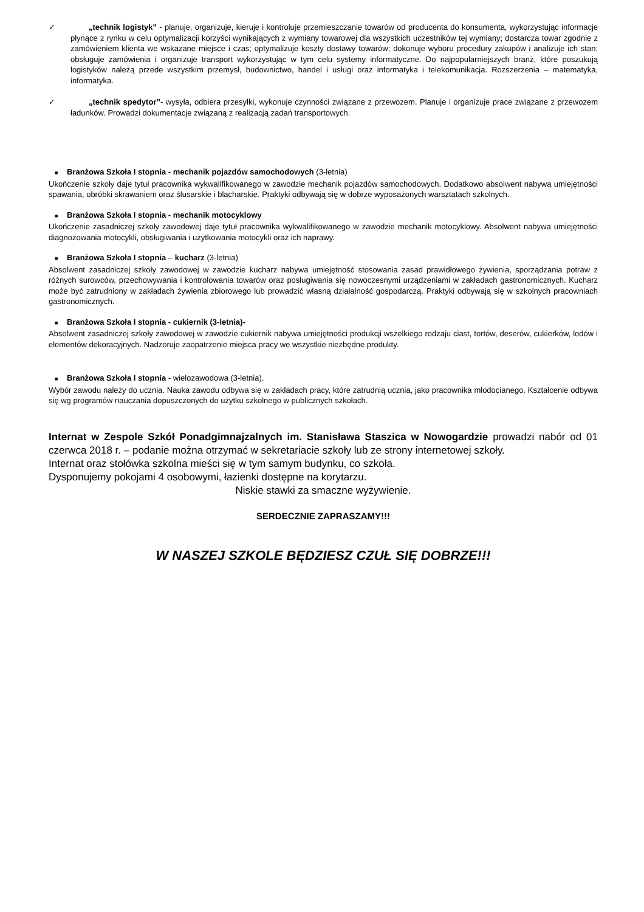✓ „technik logistyk” - planuje, organizuje, kieruje i kontroluje przemieszczanie towarów od producenta do konsumenta, wykorzystując informacje płynące z rynku w celu optymalizacji korzyści wynikających z wymiany towarowej dla wszystkich uczestników tej wymiany; dostarcza towar zgodnie z zamówieniem klienta we wskazane miejsce i czas; optymalizuje koszty dostawy towarów; dokonuje wyboru procedury zakupów i analizuje ich stan; obsługuje zamówienia i organizuje transport wykorzystując w tym celu systemy informatyczne. Do najpopularniejszych branż, które poszukują logistyków należą przede wszystkim przemysł, budownictwo, handel i usługi oraz informatyka i telekomunikacja. Rozszerzenia – matematyka, informatyka.
✓ „technik spedytor”- wysyła, odbiera przesyłki, wykonuje czynności związane z przewozem. Planuje i organizuje prace związane z przewozem ładunków. Prowadzi dokumentacje związaną z realizacją zadań transportowych.
■ Branżowa Szkoła I stopnia - mechanik pojazdów samochodowych (3-letnia)
Ukończenie szkoły daje tytuł pracownika wykwalifikowanego w zawodzie mechanik pojazdów samochodowych. Dodatkowo absolwent nabywa umiejętności spawania, obróbki skrawaniem oraz ślusarskie i blacharskie. Praktyki odbywają się w dobrze wyposażonych warsztatach szkolnych.
■ Branżowa Szkoła I stopnia - mechanik motocyklowy
Ukończenie zasadniczej szkoły zawodowej daje tytuł pracownika wykwalifikowanego w zawodzie mechanik motocyklowy. Absolwent nabywa umiejętności diagnozowania motocykli, obsługiwania i użytkowania motocykli oraz ich naprawy.
■ Branżowa Szkoła I stopnia – kucharz (3-letnia)
Absolwent zasadniczej szkoły zawodowej w zawodzie kucharz nabywa umiejętność stosowania zasad prawidłowego żywienia, sporządzania potraw z różnych surowców, przechowywania i kontrolowania towarów oraz posługiwania się nowoczesnymi urządzeniami w zakładach gastronomicznych. Kucharz może być zatrudniony w zakładach żywienia zbiorowego lub prowadzić własną działalność gospodarczą. Praktyki odbywają się w szkolnych pracowniach gastronomicznych.
■ Branżowa Szkoła I stopnia - cukiernik (3-letnia)-
Absolwent zasadniczej szkoły zawodowej w zawodzie cukiernik nabywa umiejętności produkcji wszelkiego rodzaju ciast, tortów, deserów, cukierków, lodów i elementów dekoracyjnych. Nadzoruje zaopatrzenie miejsca pracy we wszystkie niezbędne produkty.
■ Branżowa Szkoła I stopnia - wielozawodowa (3-letnia).
Wybór zawodu należy do ucznia. Nauka zawodu odbywa się w zakładach pracy, które zatrudnią ucznia, jako pracownika młodocianego. Kształcenie odbywa się wg programów nauczania dopuszczonych do użytku szkolnego w publicznych szkołach.
Internat w Zespole Szkół Ponadgimnajzalnych im. Stanisława Staszica w Nowogardzie prowadzi nabór od 01 czerwca 2018 r. – podanie można otrzymać w sekretariacie szkoły lub ze strony internetowej szkoły.
Internat oraz stołówka szkolna mieści się w tym samym budynku, co szkoła.
Dysponujemy pokojami 4 osobowymi, łazienki dostępne na korytarzu.
Niskie stawki za smaczne wyżywienie.
SERDECZNIE ZAPRASZAMY!!!
W NASZEJ SZKOLE BĘDZIESZ CZUŁ SIĘ DOBRZE!!!